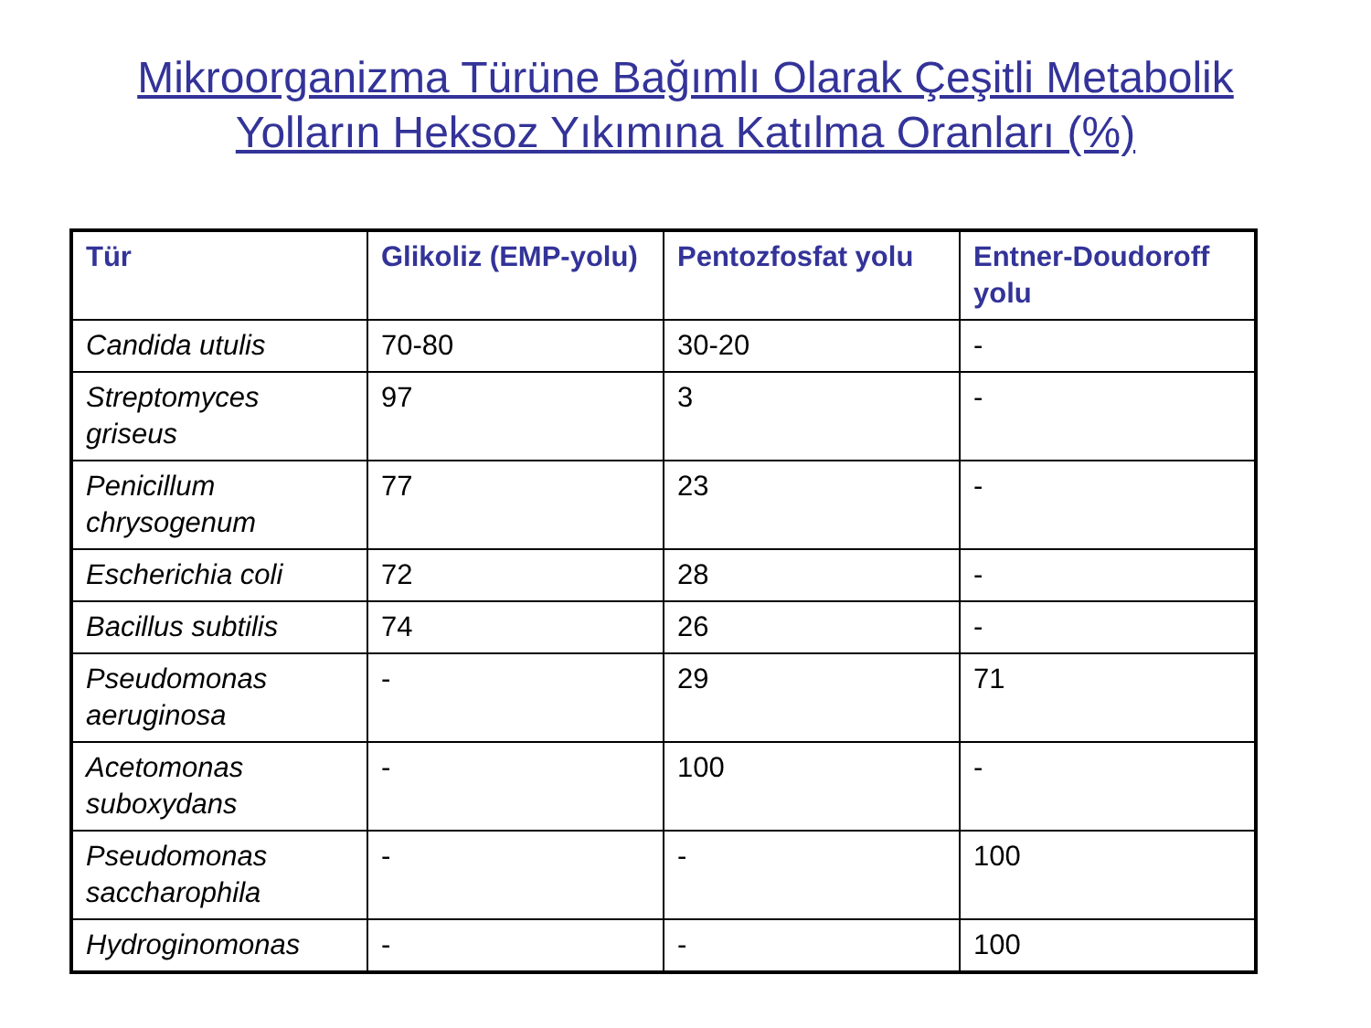Mikroorganizma Türüne Bağımlı Olarak Çeşitli Metabolik
Yolların Heksoz Yıkımına Katılma Oranları (%)
| Tür | Glikoliz (EMP-yolu) | Pentozfosfat yolu | Entner-Doudoroff yolu |
| --- | --- | --- | --- |
| Candida utulis | 70-80 | 30-20 | - |
| Streptomyces griseus | 97 | 3 | - |
| Penicillum chrysogenum | 77 | 23 | - |
| Escherichia coli | 72 | 28 | - |
| Bacillus subtilis | 74 | 26 | - |
| Pseudomonas aeruginosa | - | 29 | 71 |
| Acetomonas suboxydans | - | 100 | - |
| Pseudomonas saccharophila | - | - | 100 |
| Hydroginomonas | - | - | 100 |